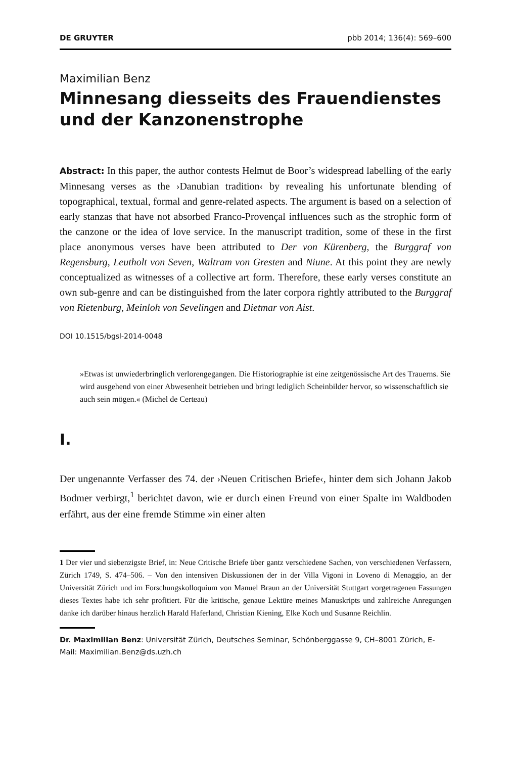DE GRUYTER pbb 2014; 136(4): 569–600
Maximilian Benz
Minnesang diesseits des Frauendienstes und der Kanzonenstrophe
Abstract: In this paper, the author contests Helmut de Boor’s widespread labelling of the early Minnesang verses as the ›Danubian tradition‹ by revealing his unfortunate blending of topographical, textual, formal and genre-related aspects. The argument is based on a selection of early stanzas that have not absorbed Franco-Provençal influences such as the strophic form of the canzone or the idea of love service. In the manuscript tradition, some of these in the first place anonymous verses have been attributed to Der von Kürenberg, the Burggraf von Regensburg, Leutholt von Seven, Waltram von Gresten and Niune. At this point they are newly conceptualized as witnesses of a collective art form. Therefore, these early verses constitute an own sub-genre and can be distinguished from the later corpora rightly attributed to the Burggraf von Rietenburg, Meinloh von Sevelingen and Dietmar von Aist.
DOI 10.1515/bgsl-2014-0048
»Etwas ist unwiederbringlich verlorengegangen. Die Historiographie ist eine zeitgenössische Art des Trauerns. Sie wird ausgehend von einer Abwesenheit betrieben und bringt lediglich Scheinbilder hervor, so wissenschaftlich sie auch sein mögen.« (Michel de Certeau)
I.
Der ungenannte Verfasser des 74. der ›Neuen Critischen Briefe‹, hinter dem sich Johann Jakob Bodmer verbirgt,<sup>1</sup> berichtet davon, wie er durch einen Freund von einer Spalte im Waldboden erfährt, aus der eine fremde Stimme »in einer alten
1 Der vier und siebenzigste Brief, in: Neue Critische Briefe über gantz verschiedene Sachen, von verschiedenen Verfassern, Zürich 1749, S. 474–506. – Von den intensiven Diskussionen der in der Villa Vigoni in Loveno di Menaggio, an der Universität Zürich und im Forschungskolloquium von Manuel Braun an der Universität Stuttgart vorgetragenen Fassungen dieses Textes habe ich sehr profitiert. Für die kritische, genaue Lektüre meines Manuskripts und zahlreiche Anregungen danke ich darüber hinaus herzlich Harald Haferland, Christian Kiening, Elke Koch und Susanne Reichlin.
Dr. Maximilian Benz: Universität Zürich, Deutsches Seminar, Schönberggasse 9, CH–8001 Zürich, E-Mail: Maximilian.Benz@ds.uzh.ch